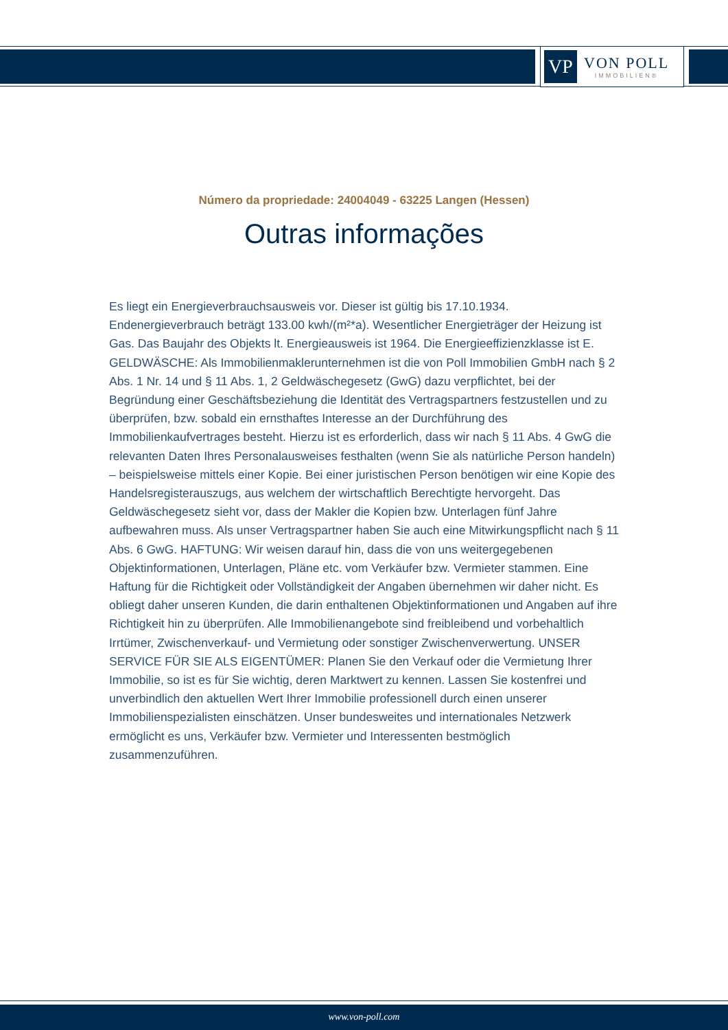VP
VON POLL
IMMOBILIEN®
Número da propriedade: 24004049 - 63225 Langen (Hessen)
Outras informações
Es liegt ein Energieverbrauchsausweis vor. Dieser ist gültig bis 17.10.1934. Endenergieverbrauch beträgt 133.00 kwh/(m²*a). Wesentlicher Energieträger der Heizung ist Gas. Das Baujahr des Objekts lt. Energieausweis ist 1964. Die Energieeffizienzklasse ist E. GELDWÄSCHE: Als Immobilienmaklerunternehmen ist die von Poll Immobilien GmbH nach § 2 Abs. 1 Nr. 14 und § 11 Abs. 1, 2 Geldwäschegesetz (GwG) dazu verpflichtet, bei der Begründung einer Geschäftsbeziehung die Identität des Vertragspartners festzustellen und zu überprüfen, bzw. sobald ein ernsthaftes Interesse an der Durchführung des Immobilienkaufvertrages besteht. Hierzu ist es erforderlich, dass wir nach § 11 Abs. 4 GwG die relevanten Daten Ihres Personalausweises festhalten (wenn Sie als natürliche Person handeln) – beispielsweise mittels einer Kopie. Bei einer juristischen Person benötigen wir eine Kopie des Handelsregisterauszugs, aus welchem der wirtschaftlich Berechtigte hervorgeht. Das Geldwäschegesetz sieht vor, dass der Makler die Kopien bzw. Unterlagen fünf Jahre aufbewahren muss. Als unser Vertragspartner haben Sie auch eine Mitwirkungspflicht nach § 11 Abs. 6 GwG. HAFTUNG: Wir weisen darauf hin, dass die von uns weitergegebenen Objektinformationen, Unterlagen, Pläne etc. vom Verkäufer bzw. Vermieter stammen. Eine Haftung für die Richtigkeit oder Vollständigkeit der Angaben übernehmen wir daher nicht. Es obliegt daher unseren Kunden, die darin enthaltenen Objektinformationen und Angaben auf ihre Richtigkeit hin zu überprüfen. Alle Immobilienangebote sind freibleibend und vorbehaltlich Irrtümer, Zwischenverkauf- und Vermietung oder sonstiger Zwischenverwertung. UNSER SERVICE FÜR SIE ALS EIGENTÜMER: Planen Sie den Verkauf oder die Vermietung Ihrer Immobilie, so ist es für Sie wichtig, deren Marktwert zu kennen. Lassen Sie kostenfrei und unverbindlich den aktuellen Wert Ihrer Immobilie professionell durch einen unserer Immobilienspezialisten einschätzen. Unser bundesweites und internationales Netzwerk ermöglicht es uns, Verkäufer bzw. Vermieter und Interessenten bestmöglich zusammenzuführen.
www.von-poll.com